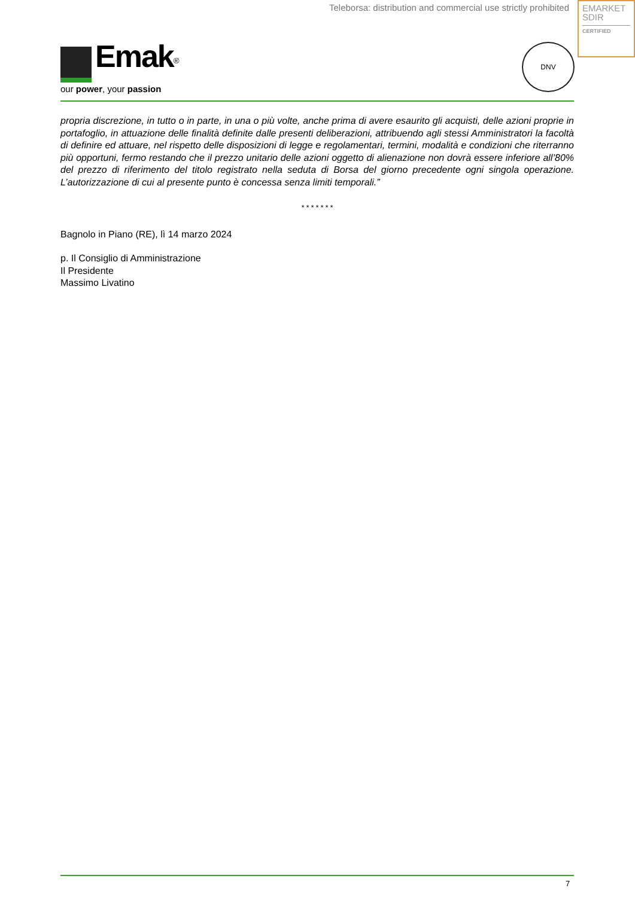Teleborsa: distribution and commercial use strictly prohibited
EMARKET
SDIR
CERTIFIED
Emak<sup>®</sup>
our power, your passion
DNV
propria discrezione, in tutto o in parte, in una o più volte, anche prima di avere esaurito gli acquisti, delle azioni proprie in portafoglio, in attuazione delle finalità definite dalle presenti deliberazioni, attribuendo agli stessi Amministratori la facoltà di definire ed attuare, nel rispetto delle disposizioni di legge e regolamentari, termini, modalità e condizioni che riterranno più opportuni, fermo restando che il prezzo unitario delle azioni oggetto di alienazione non dovrà essere inferiore all’80% del prezzo di riferimento del titolo registrato nella seduta di Borsa del giorno precedente ogni singola operazione. L’autorizzazione di cui al presente punto è concessa senza limiti temporali.”
* * * * * * *
Bagnolo in Piano (RE), lì 14 marzo 2024
p. Il Consiglio di Amministrazione
Il Presidente
Massimo Livatino
7